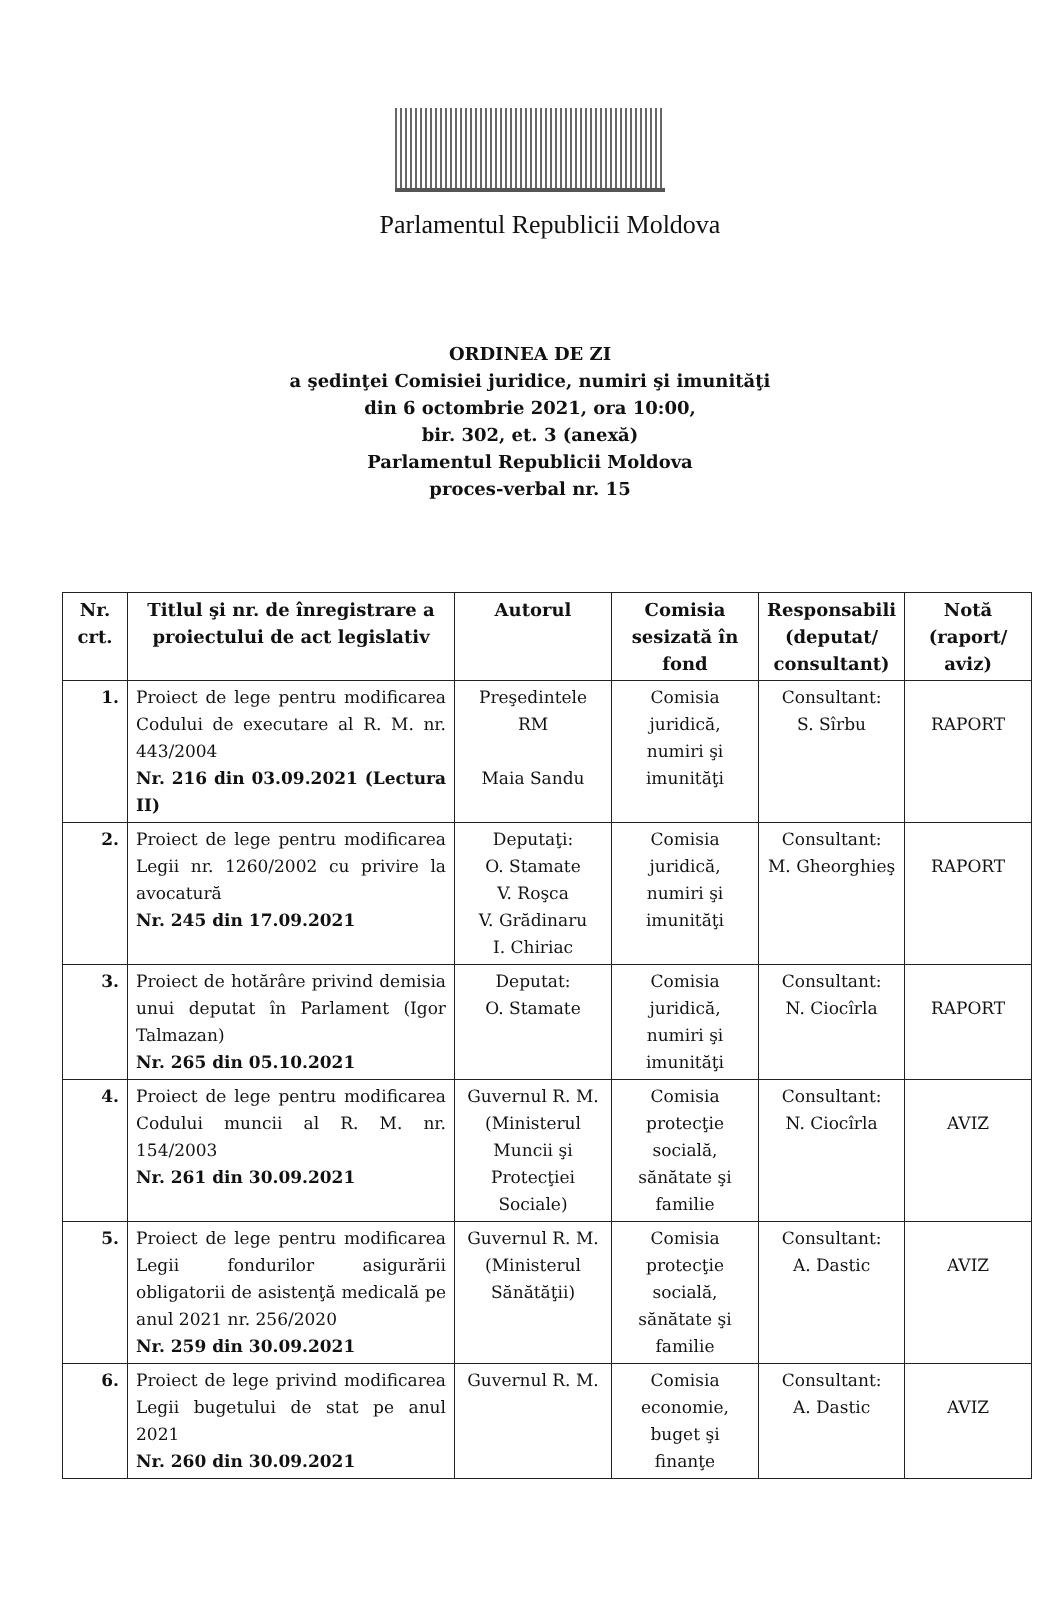Parlamentul Republicii Moldova
ORDINEA DE ZI
a şedinţei Comisiei juridice, numiri şi imunităţi
din 6 octombrie 2021, ora 10:00,
bir. 302, et. 3 (anexă)
Parlamentul Republicii Moldova
proces-verbal nr. 15
| Nr. crt. | Titlul şi nr. de înregistrare a proiectului de act legislativ | Autorul | Comisia sesizată în fond | Responsabili (deputat/ consultant) | Notă (raport/ aviz) |
| --- | --- | --- | --- | --- | --- |
| 1. | Proiect de lege pentru modificarea Codului de executare al R. M. nr. 443/2004 Nr. 216 din 03.09.2021 (Lectura II) | Preşedintele RM Maia Sandu | Comisia juridică, numiri şi imunităţi | Consultant: S. Sîrbu | RAPORT |
| 2. | Proiect de lege pentru modificarea Legii nr. 1260/2002 cu privire la avocatură Nr. 245 din 17.09.2021 | Deputaţi: O. Stamate V. Roşca V. Grădinaru I. Chiriac | Comisia juridică, numiri şi imunităţi | Consultant: M. Gheorghieş | RAPORT |
| 3. | Proiect de hotărâre privind demisia unui deputat în Parlament (Igor Talmazan) Nr. 265 din 05.10.2021 | Deputat: O. Stamate | Comisia juridică, numiri şi imunităţi | Consultant: N. Ciocîrla | RAPORT |
| 4. | Proiect de lege pentru modificarea Codului muncii al R. M. nr. 154/2003 Nr. 261 din 30.09.2021 | Guvernul R. M. (Ministerul Muncii şi Protecţiei Sociale) | Comisia protecţie socială, sănătate şi familie | Consultant: N. Ciocîrla | AVIZ |
| 5. | Proiect de lege pentru modificarea Legii fondurilor asigurării obligatorii de asistenţă medicală pe anul 2021 nr. 256/2020 Nr. 259 din 30.09.2021 | Guvernul R. M. (Ministerul Sănătăţii) | Comisia protecţie socială, sănătate şi familie | Consultant: A. Dastic | AVIZ |
| 6. | Proiect de lege privind modificarea Legii bugetului de stat pe anul 2021 Nr. 260 din 30.09.2021 | Guvernul R. M. | Comisia economie, buget şi finanţe | Consultant: A. Dastic | AVIZ |